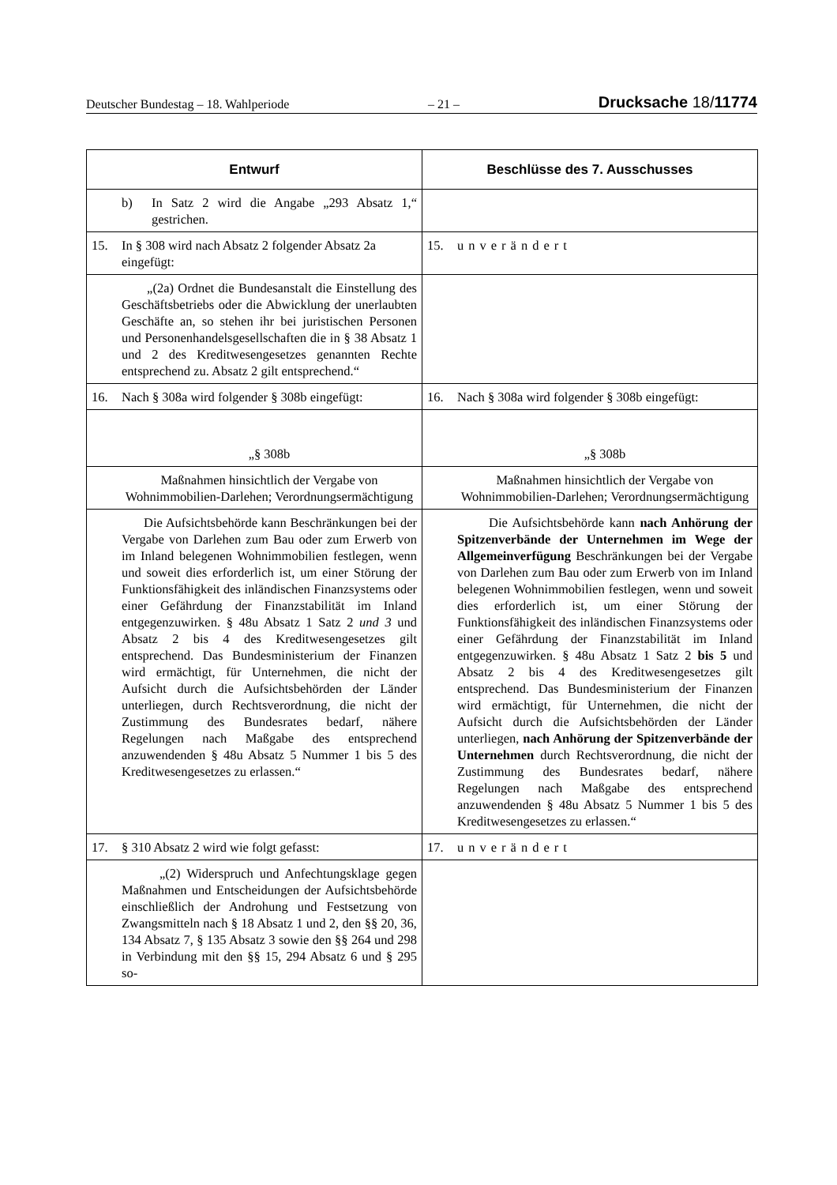Deutscher Bundestag – 18. Wahlperiode – 21 – Drucksache 18/11774
| Entwurf | Beschlüsse des 7. Ausschusses |
| --- | --- |
| b) In Satz 2 wird die Angabe „293 Absatz 1,“ gestrichen. | |
| 15. In § 308 wird nach Absatz 2 folgender Absatz 2a eingefügt: | 15. unverändert |
| „(2a) Ordnet die Bundesanstalt die Einstellung des Geschäftsbetriebs oder die Abwicklung der unerlaubten Geschäfte an, so stehen ihr bei juristischen Personen und Personenhandelsgesellschaften die in § 38 Absatz 1 und 2 des Kreditwesengesetzes genannten Rechte entsprechend zu. Absatz 2 gilt entsprechend.“ | |
| 16. Nach § 308a wird folgender § 308b eingefügt: | 16. Nach § 308a wird folgender § 308b eingefügt: |
| „§ 308b | „§ 308b |
| Maßnahmen hinsichtlich der Vergabe von Wohnimmobilien-Darlehen; Verordnungsermächtigung | Maßnahmen hinsichtlich der Vergabe von Wohnimmobilien-Darlehen; Verordnungsermächtigung |
| Die Aufsichtsbehörde kann Beschränkungen bei der Vergabe von Darlehen zum Bau oder zum Erwerb von im Inland belegenen Wohnimmobilien festlegen, wenn und soweit dies erforderlich ist, um einer Störung der Funktionsfähigkeit des inländischen Finanzsystems oder einer Gefährdung der Finanzstabilität im Inland entgegenzuwirken. § 48u Absatz 1 Satz 2 und 3 und Absatz 2 bis 4 des Kreditwesengesetzes gilt entsprechend. Das Bundesministerium der Finanzen wird ermächtigt, für Unternehmen, die nicht der Aufsicht durch die Aufsichtsbehörden der Länder unterliegen, durch Rechtsverordnung, die nicht der Zustimmung des Bundesrates bedarf, nähere Regelungen nach Maßgabe des entsprechend anzuwendenden § 48u Absatz 5 Nummer 1 bis 5 des Kreditwesengesetzes zu erlassen.“ | Die Aufsichtsbehörde kann nach Anhörung der Spitzenverbände der Unternehmen im Wege der Allgemeinverfügung Beschränkungen bei der Vergabe von Darlehen zum Bau oder zum Erwerb von im Inland belegenen Wohnimmobilien festlegen, wenn und soweit dies erforderlich ist, um einer Störung der Funktionsfähigkeit des inländischen Finanzsystems oder einer Gefährdung der Finanzstabilität im Inland entgegenzuwirken. § 48u Absatz 1 Satz 2 bis 5 und Absatz 2 bis 4 des Kreditwesengesetzes gilt entsprechend. Das Bundesministerium der Finanzen wird ermächtigt, für Unternehmen, die nicht der Aufsicht durch die Aufsichtsbehörden der Länder unterliegen, nach Anhörung der Spitzenverbände der Unternehmen durch Rechtsverordnung, die nicht der Zustimmung des Bundesrates bedarf, nähere Regelungen nach Maßgabe des entsprechend anzuwendenden § 48u Absatz 5 Nummer 1 bis 5 des Kreditwesengesetzes zu erlassen.“ |
| 17. § 310 Absatz 2 wird wie folgt gefasst: | 17. unverändert |
| „(2) Widerspruch und Anfechtungsklage gegen Maßnahmen und Entscheidungen der Aufsichtsbehörde einschließlich der Androhung und Festsetzung von Zwangsmitteln nach § 18 Absatz 1 und 2, den §§ 20, 36, 134 Absatz 7, § 135 Absatz 3 sowie den §§ 264 und 298 in Verbindung mit den §§ 15, 294 Absatz 6 und § 295 so- | |